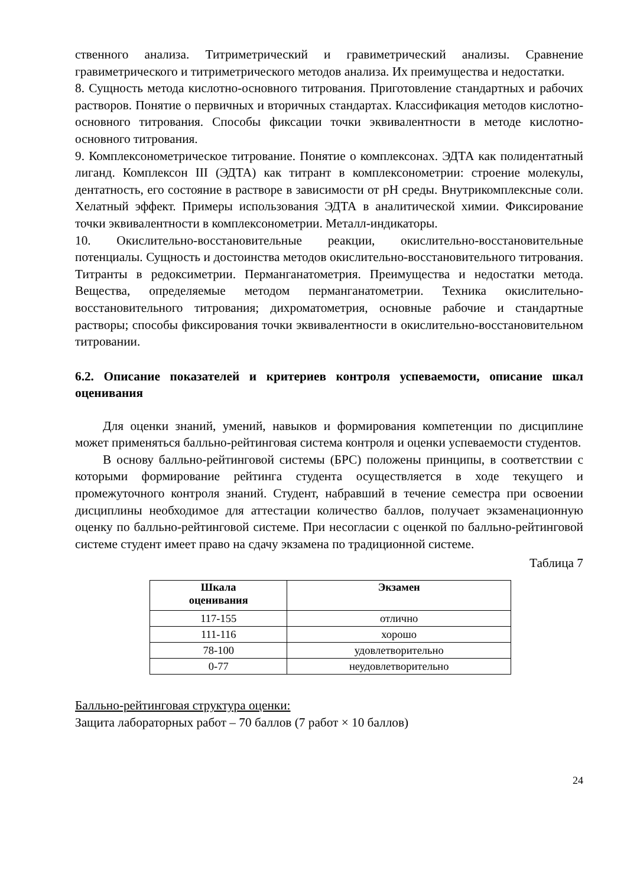ственного анализа. Титриметрический и гравиметрический анализы. Сравнение гравиметрического и титриметрического методов анализа. Их преимущества и недостатки.
8. Сущность метода кислотно-основного титрования. Приготовление стандартных и рабочих растворов. Понятие о первичных и вторичных стандартах. Классификация методов кислотно-основного титрования. Способы фиксации точки эквивалентности в методе кислотно-основного титрования.
9. Комплексонометрическое титрование. Понятие о комплексонах. ЭДТА как полидентатный лиганд. Комплексон III (ЭДТА) как титрант в комплексонометрии: строение молекулы, дентатность, его состояние в растворе в зависимости от рН среды. Внутрикомплексные соли. Хелатный эффект. Примеры использования ЭДТА в аналитической химии. Фиксирование точки эквивалентности в комплексонометрии. Металл-индикаторы.
10. Окислительно-восстановительные реакции, окислительно-восстановительные потенциалы. Сущность и достоинства методов окислительно-восстановительного титрования. Титранты в редоксиметрии. Перманганатометрия. Преимущества и недостатки метода. Вещества, определяемые методом перманганатометрии. Техника окислительно-восстановительного титрования; дихроматометрия, основные рабочие и стандартные растворы; способы фиксирования точки эквивалентности в окислительно-восстановительном титровании.
6.2. Описание показателей и критериев контроля успеваемости, описание шкал оценивания
Для оценки знаний, умений, навыков и формирования компетенции по дисциплине может применяться балльно-рейтинговая система контроля и оценки успеваемости студентов.
В основу балльно-рейтинговой системы (БРС) положены принципы, в соответствии с которыми формирование рейтинга студента осуществляется в ходе текущего и промежуточного контроля знаний. Студент, набравший в течение семестра при освоении дисциплины необходимое для аттестации количество баллов, получает экзаменационную оценку по балльно-рейтинговой системе. При несогласии с оценкой по балльно-рейтинговой системе студент имеет право на сдачу экзамена по традиционной системе.
Таблица 7
| Шкала оценивания | Экзамен |
| --- | --- |
| 117-155 | отлично |
| 111-116 | хорошо |
| 78-100 | удовлетворительно |
| 0-77 | неудовлетворительно |
Балльно-рейтинговая структура оценки:
Защита лабораторных работ – 70 баллов (7 работ × 10 баллов)
24